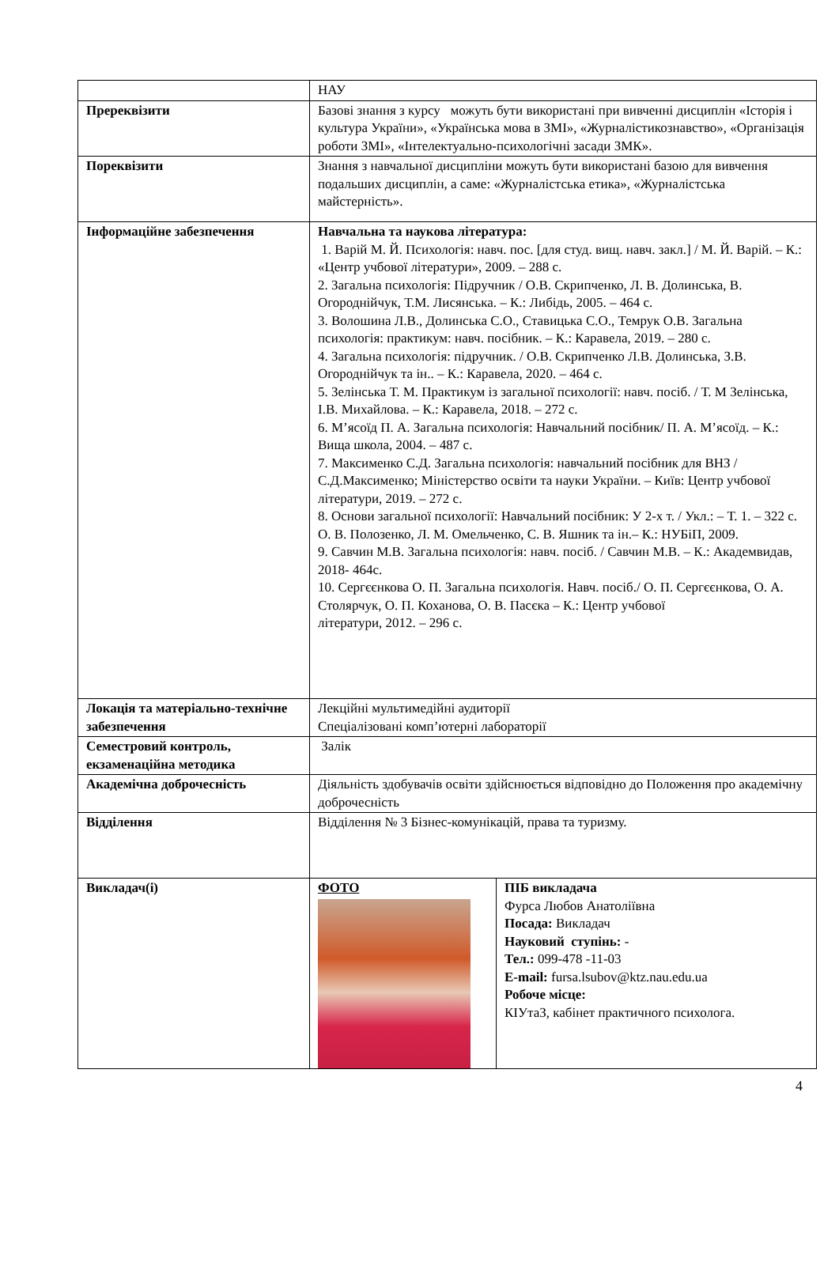| | НАУ | |
| Пререквізити | Базові знання з курсу можуть бути використані при вивченні дисциплін «Історія і культура України», «Українська мова в ЗМІ», «Журналістикознавство», «Організація роботи ЗМІ», «Інтелектуально-психологічні засади ЗМК». | |
| Пореквізити | Знання з навчальної дисципліни можуть бути використані базою для вивчення подальших дисциплін, а саме: «Журналістська етика», «Журналістська майстерність». | |
| Інформаційне забезпечення | Навчальна та наукова література: 1. Варій М. Й. Психологія: навч. пос. [для студ. вищ. навч. закл.] / М. Й. Варій. – К.: «Центр учбової літератури», 2009. – 288 с. 2. Загальна психологія: Підручник / О.В. Скрипченко, Л. В. Долинська, В. Огороднійчук, Т.М. Лисянська. – К.: Либідь, 2005. – 464 с. 3. Волошина Л.В., Долинська С.О., Ставицька С.О., Темрук О.В. Загальна психологія: практикум: навч. посібник. – К.: Каравела, 2019. – 280 с. 4. Загальна психологія: підручник. / О.В. Скрипченко Л.В. Долинська, З.В. Огороднійчук та ін.. – К.: Каравела, 2020. – 464 с. 5. Зелінська Т. М. Практикум із загальної психології: навч. посіб. / Т. М Зелінська, І.В. Михайлова. – К.: Каравела, 2018. – 272 с. 6. М’ясоїд П. А. Загальна психологія: Навчальний посібник/ П. А. М’ясоїд. – К.: Вища школа, 2004. – 487 с. 7. Максименко С.Д. Загальна психологія: навчальний посібник для ВНЗ / С.Д.Максименко; Міністерство освіти та науки України. – Київ: Центр учбової літератури, 2019. – 272 с. 8. Основи загальної психології: Навчальний посібник: У 2-х т. / Укл.: – Т. 1. – 322 с. О. В. Полозенко, Л. М. Омельченко, С. В. Яшник та ін.– К.: НУБіП, 2009. 9. Савчин М.В. Загальна психологія: навч. посіб. / Савчин М.В. – К.: Академвидав, 2018- 464с. 10. Сергєєнкова О. П. Загальна психологія. Навч. посіб./ О. П. Сергєєнкова, О. А. Столярчук, О. П. Коханова, О. В. Пасєка – К.: Центр учбової літератури, 2012. – 296 с. | |
| Локація та матеріально-технічне забезпечення | Лекційні мультимедійні аудиторії Спеціалізовані комп’ютерні лабораторії | |
| Семестровий контроль, екзаменаційна методика | Залік | |
| Академічна доброчесність | Діяльність здобувачів освіти здійснюється відповідно до Положення про академічну доброчесність | |
| Відділення | Відділення № 3 Бізнес-комунікацій, права та туризму. | |
| Викладач(і) | ФОТО | ПІБ викладача Фурса Любов Анатоліївна Посада: Викладач Науковий ступінь: - Тел.: 099-478 -11-03 E-mail: fursa.lsubov@ktz.nau.edu.ua Робоче місце: КІУтаЗ, кабінет практичного психолога. |
4